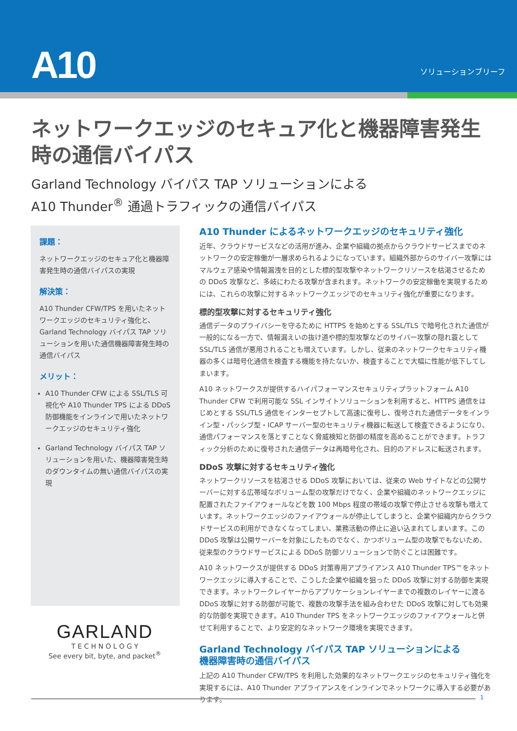A10 ソリューションブリーフ
ネットワークエッジのセキュア化と機器障害発生時の通信バイパス
Garland Technology バイパス TAP ソリューションによる
A10 Thunder<sup>®</sup> 通過トラフィックの通信バイパス
課題：
ネットワークエッジのセキュア化と機器障害発生時の通信バイパスの実現
解決策：
A10 Thunder CFW/TPS を用いたネットワークエッジのセキュリティ強化と、Garland Technology バイパス TAP ソリューションを用いた通信機器障害発生時の通信バイパス
メリット：
A10 Thunder CFW による SSL/TLS 可視化や A10 Thunder TPS による DDoS 防御機能をインラインで用いたネットワークエッジのセキュリティ強化
Garland Technology バイパス TAP ソリューションを用いた、機器障害発生時のダウンタイムの無い通信バイパスの実現
A10 Thunder によるネットワークエッジのセキュリティ強化
近年、クラウドサービスなどの活用が進み、企業や組織の拠点からクラウドサービスまでのネットワークの安定稼働が一層求められるようになっています。組織外部からのサイバー攻撃にはマルウェア感染や情報漏洩を目的とした標的型攻撃やネットワークリソースを枯渇させるための DDoS 攻撃など、多岐にわたる攻撃が含まれます。ネットワークの安定稼働を実現するためには、これらの攻撃に対するネットワークエッジでのセキュリティ強化が重要になります。
標的型攻撃に対するセキュリティ強化
通信データのプライバシーを守るために HTTPS を始めとする SSL/TLS で暗号化された通信が一般的になる一方で、情報漏えいの抜け道や標的型攻撃などのサイバー攻撃の隠れ蓑として SSL/TLS 通信が悪用されることも増えています。しかし、従来のネットワークセキュリティ機器の多くは暗号化通信を検査する機能を持たないか、検査することで大幅に性能が低下してしまいます。
A10 ネットワークスが提供するハイパフォーマンスセキュリティプラットフォーム A10 Thunder CFW で利用可能な SSL インサイトソリューションを利用すると、HTTPS 通信をはじめとする SSL/TLS 通信をインターセプトして高速に復号し、復号された通信データをインライン型・パッシブ型・ICAP サーバー型のセキュリティ機器に転送して検査できるようになり、通信パフォーマンスを落とすことなく脅威検知と防御の精度を高めることができます。トラフィック分析のために復号された通信データは再暗号化され、目的のアドレスに転送されます。
DDoS 攻撃に対するセキュリティ強化
ネットワークリソースを枯渇させる DDoS 攻撃においては、従来の Web サイトなどの公開サーバーに対する広帯域なボリューム型の攻撃だけでなく、企業や組織のネットワークエッジに配置されたファイアウォールなどを数 100 Mbps 程度の帯域の攻撃で停止させる攻撃も増えています。ネットワークエッジのファイアウォールが停止してしまうと、企業や組織内からクラウドサービスの利用ができなくなってしまい、業務活動の停止に追い込まれてしまいます。この DDoS 攻撃は公開サーバーを対象にしたものでなく、かつボリューム型の攻撃でもないため、従来型のクラウドサービスによる DDoS 防御ソリューションで防ぐことは困難です。
A10 ネットワークスが提供する DDoS 対策専用アプライアンス A10 Thunder TPS™をネットワークエッジに導入することで、こうした企業や組織を狙った DDoS 攻撃に対する防御を実現できます。ネットワークレイヤーからアプリケーションレイヤーまでの複数のレイヤーに渡る DDoS 攻撃に対する防御が可能で、複数の攻撃手法を組み合わせた DDoS 攻撃に対しても効果的な防御を実現できます。A10 Thunder TPS をネットワークエッジのファイアウォールと併せて利用することで、より安定的なネットワーク環境を実現できます。
Garland Technology バイパス TAP ソリューションによる
機器障害時の通信バイパス
上記の A10 Thunder CFW/TPS を利用した効果的なネットワークエッジのセキュリティ強化を実現するには、A10 Thunder アプライアンスをインラインでネットワークに導入する必要があります。
GARLAND
T E C H N O L O G Y
See every bit, byte, and packet<sup>®</sup>
1